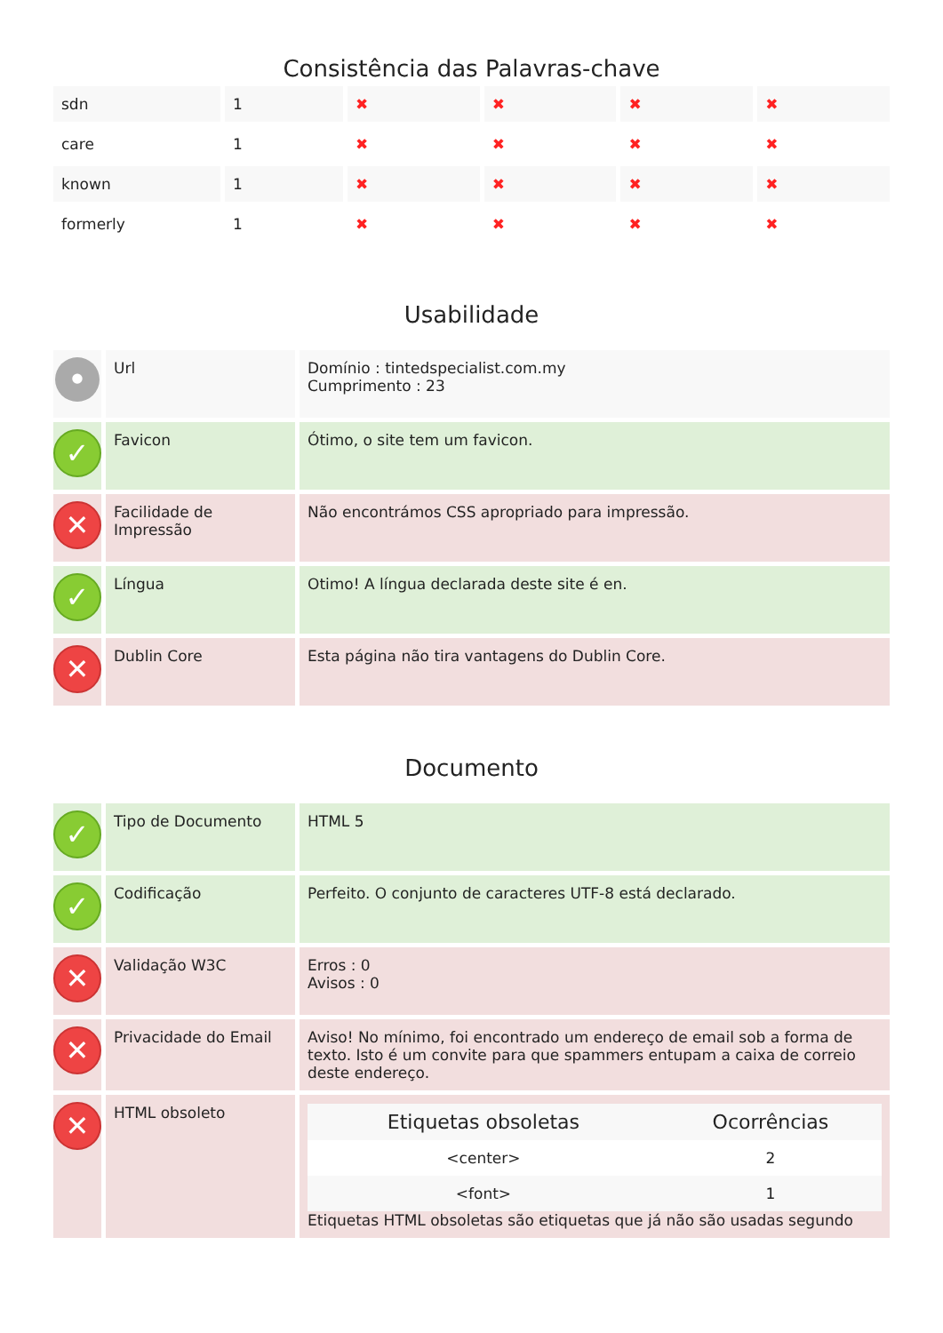Consistência das Palavras-chave
| sdn | 1 | ✖ | ✖ | ✖ | ✖ |
| care | 1 | ✖ | ✖ | ✖ | ✖ |
| known | 1 | ✖ | ✖ | ✖ | ✖ |
| formerly | 1 | ✖ | ✖ | ✖ | ✖ |
Usabilidade
| • | Url | Domínio : tintedspecialist.com.my Cumprimento : 23 |
| ✓ | Favicon | Ótimo, o site tem um favicon. |
| ✕ | Facilidade de Impressão | Não encontrámos CSS apropriado para impressão. |
| ✓ | Língua | Otimo! A língua declarada deste site é en. |
| ✕ | Dublin Core | Esta página não tira vantagens do Dublin Core. |
Documento
| ✓ | Tipo de Documento | HTML 5 |
| ✓ | Codificação | Perfeito. O conjunto de caracteres UTF-8 está declarado. |
| ✕ | Validação W3C | Erros : 0 Avisos : 0 |
| ✕ | Privacidade do Email | Aviso! No mínimo, foi encontrado um endereço de email sob a forma de texto. Isto é um convite para que spammers entupam a caixa de correio deste endereço. |
| ✕ | HTML obsoleto | / Etiquetas obsoletas / Ocorrências / / --- / --- / / <center> / 2 / / <font> / 1 / Etiquetas HTML obsoletas são etiquetas que já não são usadas segundo |